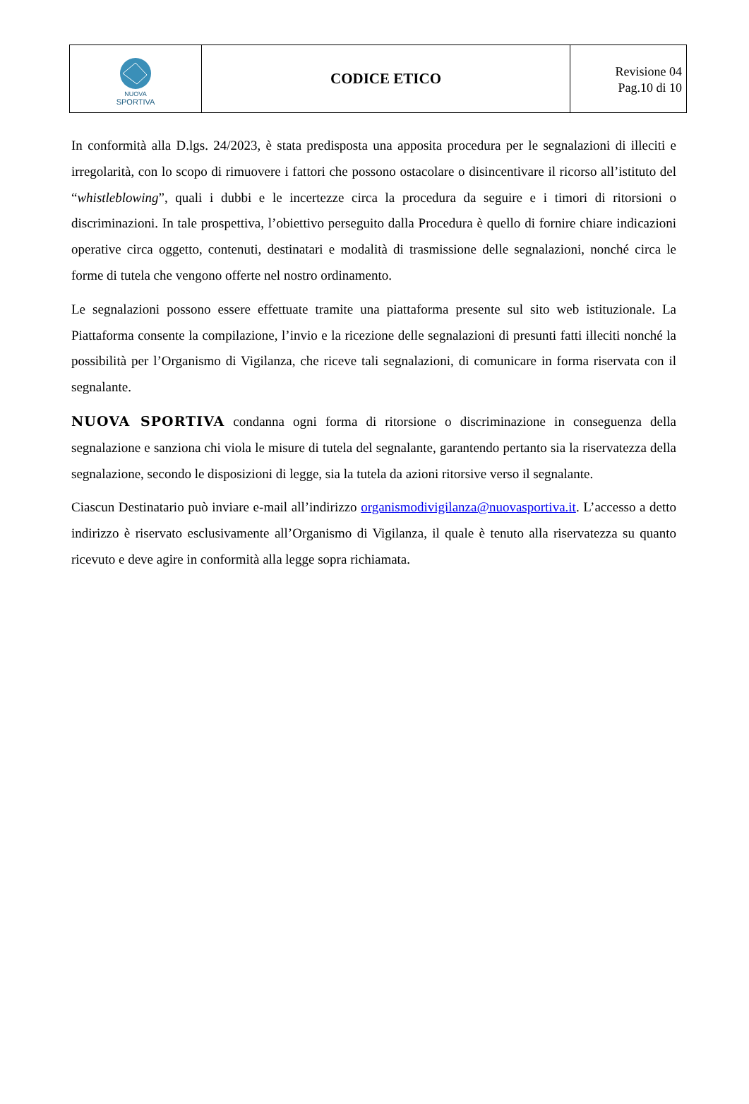| NUOVA SPORTIVA | CODICE ETICO | Revisione 04 Pag.10 di 10 |
In conformità alla D.lgs. 24/2023, è stata predisposta una apposita procedura per le segnalazioni di illeciti e irregolarità, con lo scopo di rimuovere i fattori che possono ostacolare o disincentivare il ricorso all’istituto del “whistleblowing”, quali i dubbi e le incertezze circa la procedura da seguire e i timori di ritorsioni o discriminazioni. In tale prospettiva, l’obiettivo perseguito dalla Procedura è quello di fornire chiare indicazioni operative circa oggetto, contenuti, destinatari e modalità di trasmissione delle segnalazioni, nonché circa le forme di tutela che vengono offerte nel nostro ordinamento.
Le segnalazioni possono essere effettuate tramite una piattaforma presente sul sito web istituzionale. La Piattaforma consente la compilazione, l’invio e la ricezione delle segnalazioni di presunti fatti illeciti nonché la possibilità per l’Organismo di Vigilanza, che riceve tali segnalazioni, di comunicare in forma riservata con il segnalante.
NUOVA SPORTIVA condanna ogni forma di ritorsione o discriminazione in conseguenza della segnalazione e sanziona chi viola le misure di tutela del segnalante, garantendo pertanto sia la riservatezza della segnalazione, secondo le disposizioni di legge, sia la tutela da azioni ritorsive verso il segnalante.
Ciascun Destinatario può inviare e-mail all’indirizzo organismodivigilanza@nuovasportiva.it. L’accesso a detto indirizzo è riservato esclusivamente all’Organismo di Vigilanza, il quale è tenuto alla riservatezza su quanto ricevuto e deve agire in conformità alla legge sopra richiamata.